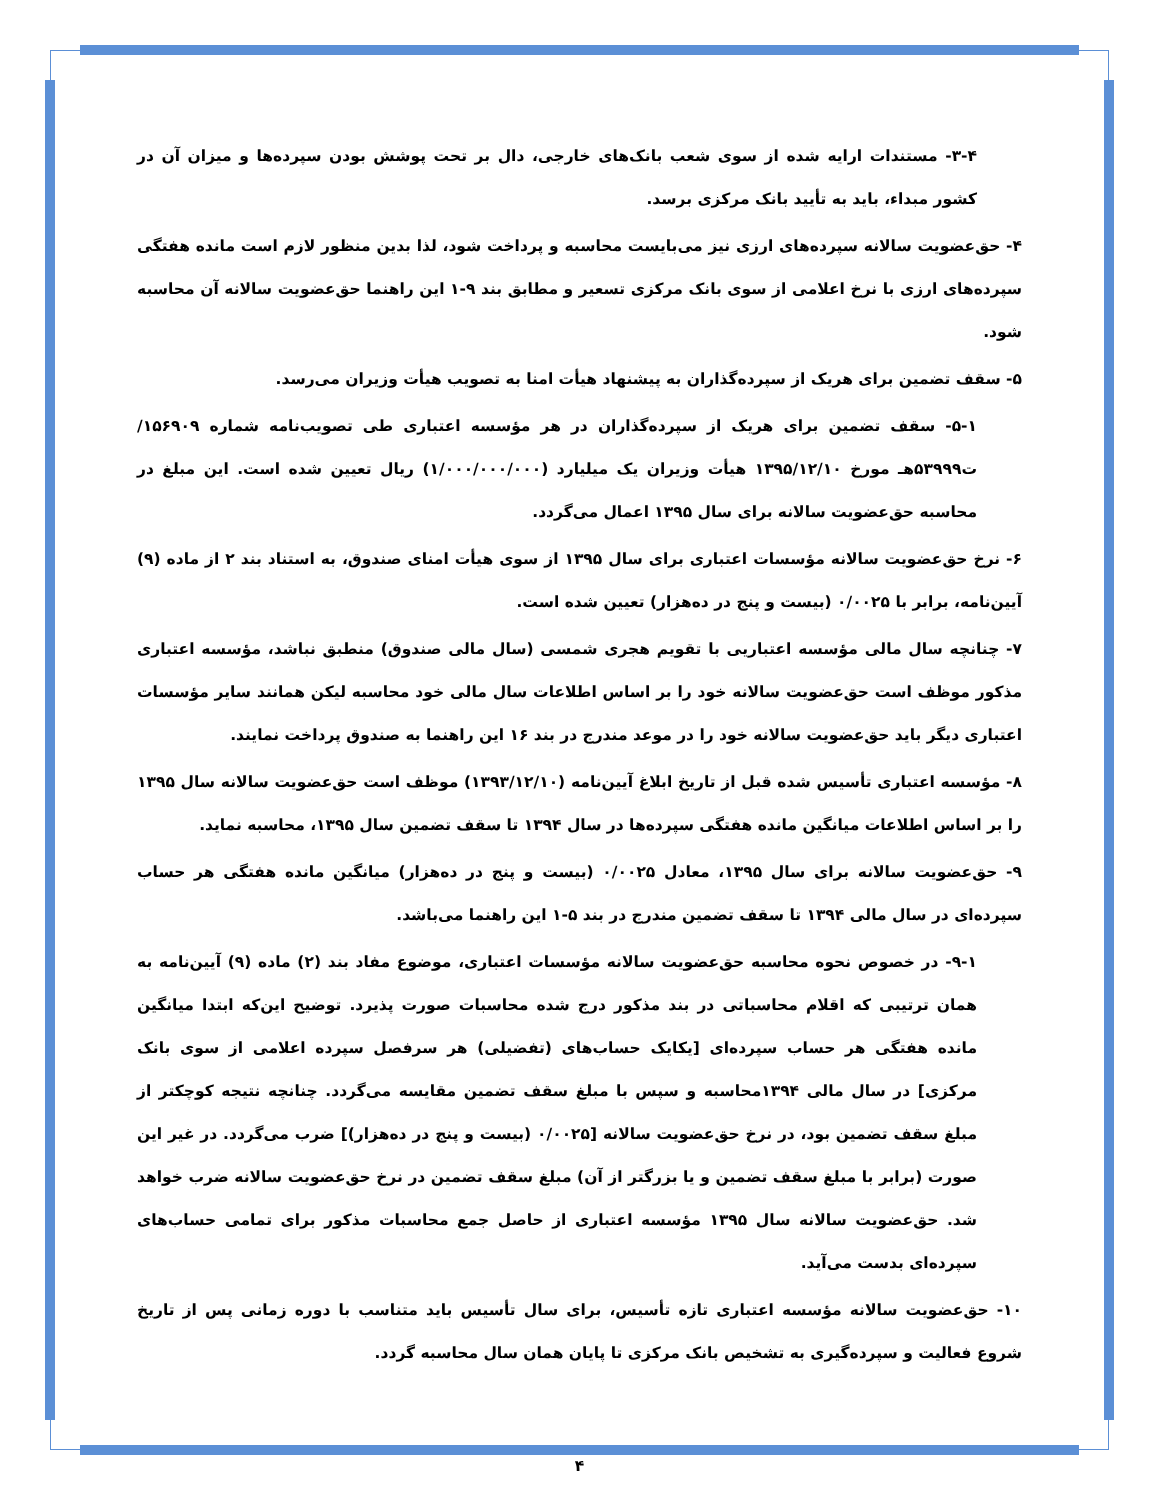۳-۴- مستندات ارایه شده از سوی شعب بانک‌های خارجی، دال بر تحت پوشش بودن سپرده‌ها و میزان آن در کشور مبداء، باید به تأیید بانک مرکزی برسد.
۴- حق‌عضویت سالانه سپرده‌های ارزی نیز می‌بایست محاسبه و پرداخت شود، لذا بدین منظور لازم است مانده هفتگی سپرده‌های ارزی با نرخ اعلامی از سوی بانک مرکزی تسعیر و مطابق بند ۹-۱ این راهنما حق‌عضویت سالانه آن محاسبه شود.
۵- سقف تضمین برای هریک از سپرده‌گذاران به پیشنهاد هیأت امنا به تصویب هیأت وزیران می‌رسد.
۵-۱- سقف تضمین برای هریک از سپرده‌گذاران در هر مؤسسه اعتباری طی تصویب‌نامه شماره ۱۵۶۹۰۹/ت۵۳۹۹۹هـ مورخ ۱۳۹۵/۱۲/۱۰ هیأت وزیران یک میلیارد (۱/۰۰۰/۰۰۰/۰۰۰) ریال تعیین شده است. این مبلغ در محاسبه حق‌عضویت سالانه برای سال ۱۳۹۵ اعمال می‌گردد.
۶- نرخ حق‌عضویت سالانه مؤسسات اعتباری برای سال ۱۳۹۵ از سوی هیأت امنای صندوق، به استناد بند ۲ از ماده (۹) آیین‌نامه، برابر با ۰/۰۰۲۵ (بیست و پنج در ده‌هزار) تعیین شده است.
۷- چنانچه سال مالی مؤسسه اعتباریی با تقویم هجری شمسی (سال مالی صندوق) منطبق نباشد، مؤسسه اعتباری مذکور موظف است حق‌عضویت سالانه خود را بر اساس اطلاعات سال مالی خود محاسبه لیکن همانند سایر مؤسسات اعتباری دیگر باید حق‌عضویت سالانه خود را در موعد مندرج در بند ۱۶ این راهنما به صندوق پرداخت نمایند.
۸- مؤسسه اعتباری تأسیس شده قبل از تاریخ ابلاغ آیین‌نامه (۱۳۹۳/۱۲/۱۰) موظف است حق‌عضویت سالانه سال ۱۳۹۵ را بر اساس اطلاعات میانگین مانده هفتگی سپرده‌ها در سال ۱۳۹۴ تا سقف تضمین سال ۱۳۹۵، محاسبه نماید.
۹- حق‌عضویت سالانه برای سال ۱۳۹۵، معادل ۰/۰۰۲۵ (بیست و پنج در ده‌هزار) میانگین مانده هفتگی هر حساب سپرده‌ای در سال مالی ۱۳۹۴ تا سقف تضمین مندرج در بند ۵-۱ این راهنما می‌باشد.
۹-۱- در خصوص نحوه محاسبه حق‌عضویت سالانه مؤسسات اعتباری، موضوع مفاد بند (۲) ماده (۹) آیین‌نامه به همان ترتیبی که اقلام محاسباتی در بند مذکور درج شده محاسبات صورت پذیرد. توضیح این‌که ابتدا میانگین مانده هفتگی هر حساب سپرده‌ای [یکایک حساب‌های (تفضیلی) هر سرفصل سپرده اعلامی از سوی بانک مرکزی] در سال مالی ۱۳۹۴محاسبه و سپس با مبلغ سقف تضمین مقایسه می‌گردد. چنانچه نتیجه کوچکتر از مبلغ سقف تضمین بود، در نرخ حق‌عضویت سالانه [۰/۰۰۲۵ (بیست و پنج در ده‌هزار)] ضرب می‌گردد. در غیر این صورت (برابر با مبلغ سقف تضمین و یا بزرگتر از آن) مبلغ سقف تضمین در نرخ حق‌عضویت سالانه ضرب خواهد شد. حق‌عضویت سالانه سال ۱۳۹۵ مؤسسه اعتباری از حاصل جمع محاسبات مذکور برای تمامی حساب‌های سپرده‌ای بدست می‌آید.
۱۰- حق‌عضویت سالانه مؤسسه اعتباری تازه تأسیس، برای سال تأسیس باید متناسب با دوره زمانی پس از تاریخ شروع فعالیت و سپرده‌گیری به تشخیص بانک مرکزی تا پایان همان سال محاسبه گردد.
۴